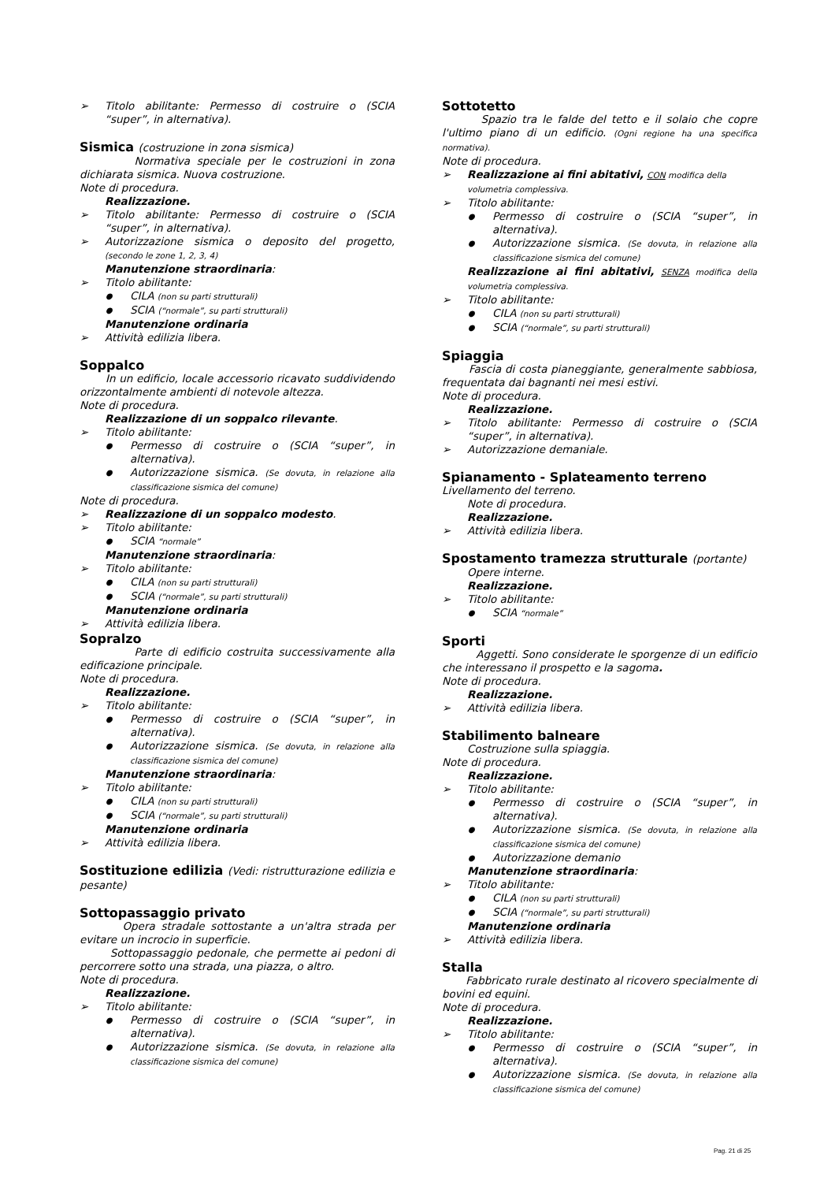Titolo abilitante: Permesso di costruire o (SCIA “super”, in alternativa).
Sismica (costruzione in zona sismica)
Normativa speciale per le costruzioni in zona dichiarata sismica. Nuova costruzione.
Note di procedura.
Realizzazione.
Titolo abilitante: Permesso di costruire o (SCIA “super”, in alternativa).
Autorizzazione sismica o deposito del progetto, (secondo le zone 1, 2, 3, 4)
Manutenzione straordinaria:
Titolo abilitante:
CILA (non su parti strutturali)
SCIA (“normale”, su parti strutturali)
Manutenzione ordinaria
Attività edilizia libera.
Soppalco
In un edificio, locale accessorio ricavato suddividendo orizzontalmente ambienti di notevole altezza.
Note di procedura.
Realizzazione di un soppalco rilevante.
Titolo abilitante:
Permesso di costruire o (SCIA “super”, in alternativa).
Autorizzazione sismica. (Se dovuta, in relazione alla classificazione sismica del comune)
Note di procedura.
Realizzazione di un soppalco modesto.
Titolo abilitante:
SCIA “normale”
Manutenzione straordinaria:
Titolo abilitante:
CILA (non su parti strutturali)
SCIA (“normale”, su parti strutturali)
Manutenzione ordinaria
Attività edilizia libera.
Sopralzo
Parte di edificio costruita successivamente alla edificazione principale.
Note di procedura.
Realizzazione.
Titolo abilitante:
Permesso di costruire o (SCIA “super”, in alternativa).
Autorizzazione sismica. (Se dovuta, in relazione alla classificazione sismica del comune)
Manutenzione straordinaria:
Titolo abilitante:
CILA (non su parti strutturali)
SCIA (“normale”, su parti strutturali)
Manutenzione ordinaria
Attività edilizia libera.
Sostituzione edilizia (Vedi: ristrutturazione edilizia e pesante)
Sottopassaggio privato
Opera stradale sottostante a un'altra strada per evitare un incrocio in superficie.
Sottopassaggio pedonale, che permette ai pedoni di percorrere sotto una strada, una piazza, o altro.
Note di procedura.
Realizzazione.
Titolo abilitante:
Permesso di costruire o (SCIA “super”, in alternativa).
Autorizzazione sismica. (Se dovuta, in relazione alla classificazione sismica del comune)
Sottotetto
Spazio tra le falde del tetto e il solaio che copre l'ultimo piano di un edificio. (Ogni regione ha una specifica normativa).
Note di procedura.
Realizzazione ai fini abitativi, CON modifica della volumetria complessiva.
Titolo abilitante:
Permesso di costruire o (SCIA “super”, in alternativa).
Autorizzazione sismica. (Se dovuta, in relazione alla classificazione sismica del comune)
Realizzazione ai fini abitativi, SENZA modifica della volumetria complessiva.
Titolo abilitante:
CILA (non su parti strutturali)
SCIA (“normale”, su parti strutturali)
Spiaggia
Fascia di costa pianeggiante, generalmente sabbiosa, frequentata dai bagnanti nei mesi estivi.
Note di procedura.
Realizzazione.
Titolo abilitante: Permesso di costruire o (SCIA “super”, in alternativa).
Autorizzazione demaniale.
Spianamento - Splateamento terreno
Livellamento del terreno.
Note di procedura.
Realizzazione.
Attività edilizia libera.
Spostamento tramezza strutturale (portante)
Opere interne.
Realizzazione.
Titolo abilitante:
SCIA “normale”
Sporti
Aggetti. Sono considerate le sporgenze di un edificio che interessano il prospetto e la sagoma.
Note di procedura.
Realizzazione.
Attività edilizia libera.
Stabilimento balneare
Costruzione sulla spiaggia.
Note di procedura.
Realizzazione.
Titolo abilitante:
Permesso di costruire o (SCIA “super”, in alternativa).
Autorizzazione sismica. (Se dovuta, in relazione alla classificazione sismica del comune)
Autorizzazione demanio
Manutenzione straordinaria:
Titolo abilitante:
CILA (non su parti strutturali)
SCIA (“normale”, su parti strutturali)
Manutenzione ordinaria
Attività edilizia libera.
Stalla
Fabbricato rurale destinato al ricovero specialmente di bovini ed equini.
Note di procedura.
Realizzazione.
Titolo abilitante:
Permesso di costruire o (SCIA “super”, in alternativa).
Autorizzazione sismica. (Se dovuta, in relazione alla classificazione sismica del comune)
Pag. 21 di 25